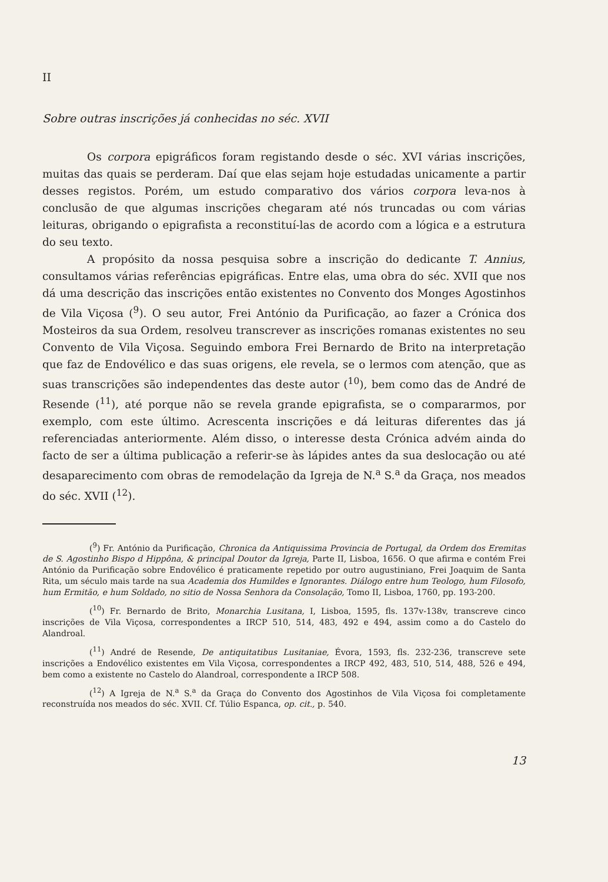II
Sobre outras inscrições já conhecidas no séc. XVII
Os corpora epigráficos foram registando desde o séc. XVI várias inscrições, muitas das quais se perderam. Daí que elas sejam hoje estudadas unicamente a partir desses registos. Porém, um estudo comparativo dos vários corpora leva-nos à conclusão de que algumas inscrições chegaram até nós truncadas ou com várias leituras, obrigando o epigrafista a reconstituí-las de acordo com a lógica e a estrutura do seu texto.
A propósito da nossa pesquisa sobre a inscrição do dedicante T. Annius, consultamos várias referências epigráficas. Entre elas, uma obra do séc. XVII que nos dá uma descrição das inscrições então existentes no Convento dos Monges Agostinhos de Vila Viçosa (<sup>9</sup>). O seu autor, Frei António da Purificação, ao fazer a Crónica dos Mosteiros da sua Ordem, resolveu transcrever as inscrições romanas existentes no seu Convento de Vila Viçosa. Seguindo embora Frei Bernardo de Brito na interpretação que faz de Endovélico e das suas origens, ele revela, se o lermos com atenção, que as suas transcrições são independentes das deste autor (<sup>10</sup>), bem como das de André de Resende (<sup>11</sup>), até porque não se revela grande epigrafista, se o compararmos, por exemplo, com este último. Acrescenta inscrições e dá leituras diferentes das já referenciadas anteriormente. Além disso, o interesse desta Crónica advém ainda do facto de ser a última publicação a referir-se às lápides antes da sua deslocação ou até desaparecimento com obras de remodelação da Igreja de N.<sup>a</sup> S.<sup>a</sup> da Graça, nos meados do séc. XVII (<sup>12</sup>).
(<sup>9</sup>) Fr. António da Purificação, Chronica da Antiquissima Provincia de Portugal, da Ordem dos Eremitas de S. Agostinho Bispo d Hippôna, & principal Doutor da Igreja, Parte II, Lisboa, 1656. O que afirma e contém Frei António da Purificação sobre Endovélico é praticamente repetido por outro augustiniano, Frei Joaquim de Santa Rita, um século mais tarde na sua Academia dos Humildes e Ignorantes. Diálogo entre hum Teologo, hum Filosofo, hum Ermitão, e hum Soldado, no sitio de Nossa Senhora da Consolação, Tomo II, Lisboa, 1760, pp. 193-200.
(<sup>10</sup>) Fr. Bernardo de Brito, Monarchia Lusitana, I, Lisboa, 1595, fls. 137v-138v, transcreve cinco inscrições de Vila Viçosa, correspondentes a IRCP 510, 514, 483, 492 e 494, assim como a do Castelo do Alandroal.
(<sup>11</sup>) André de Resende, De antiquitatibus Lusitaniae, Évora, 1593, fls. 232-236, transcreve sete inscrições a Endovélico existentes em Vila Viçosa, correspondentes a IRCP 492, 483, 510, 514, 488, 526 e 494, bem como a existente no Castelo do Alandroal, correspondente a IRCP 508.
(<sup>12</sup>) A Igreja de N.<sup>a</sup> S.<sup>a</sup> da Graça do Convento dos Agostinhos de Vila Viçosa foi completamente reconstruída nos meados do séc. XVII. Cf. Túlio Espanca, op. cit., p. 540.
13